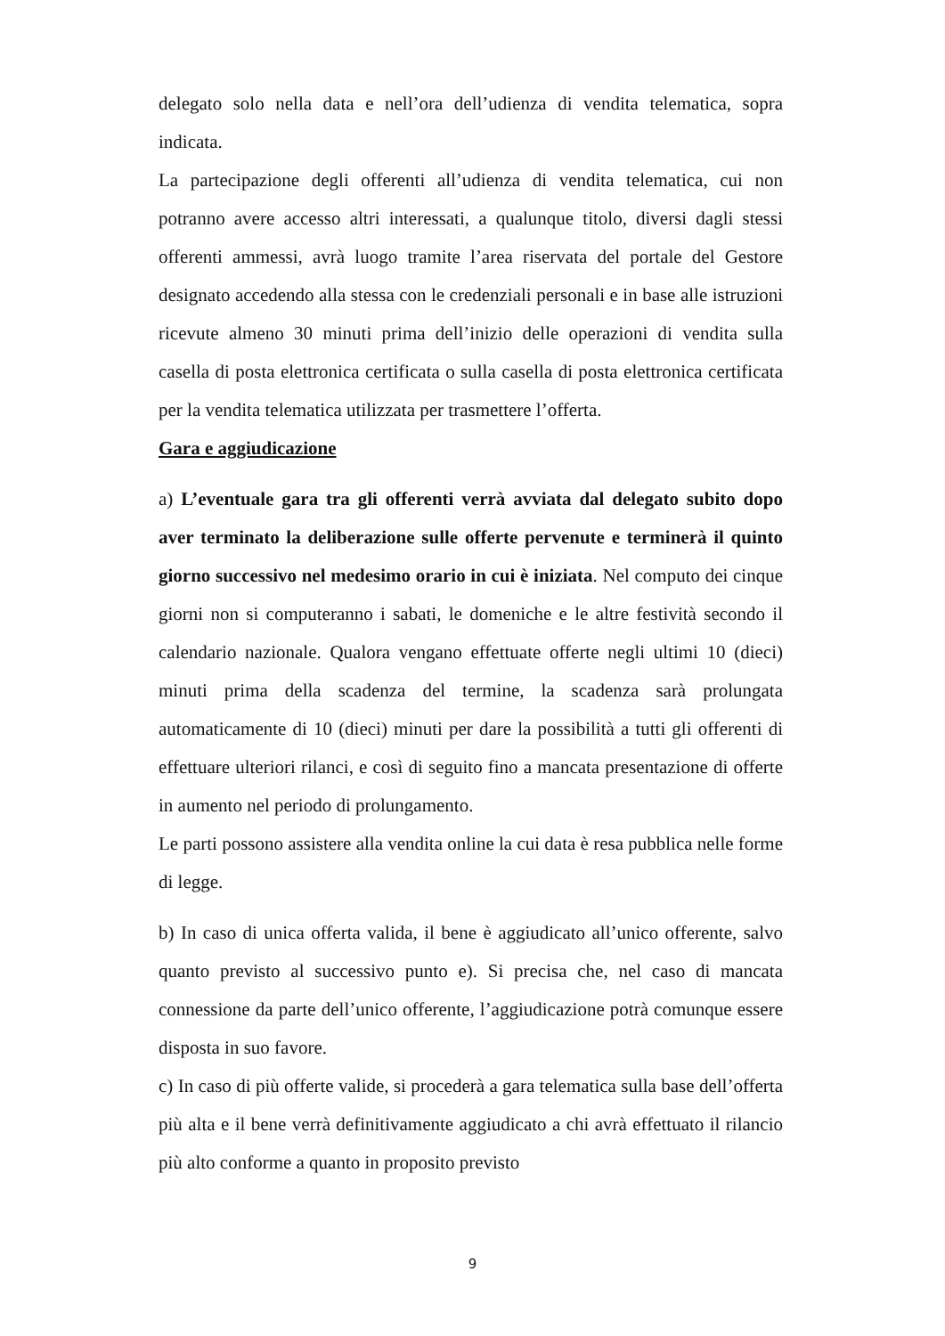delegato solo nella data e nell’ora dell’udienza di vendita telematica, sopra indicata.
La partecipazione degli offerenti all’udienza di vendita telematica, cui non potranno avere accesso altri interessati, a qualunque titolo, diversi dagli stessi offerenti ammessi, avrà luogo tramite l’area riservata del portale del Gestore designato accedendo alla stessa con le credenziali personali e in base alle istruzioni ricevute almeno 30 minuti prima dell’inizio delle operazioni di vendita sulla casella di posta elettronica certificata o sulla casella di posta elettronica certificata per la vendita telematica utilizzata per trasmettere l’offerta.
Gara e aggiudicazione
a) L’eventuale gara tra gli offerenti verrà avviata dal delegato subito dopo aver terminato la deliberazione sulle offerte pervenute e terminerà il quinto giorno successivo nel medesimo orario in cui è iniziata. Nel computo dei cinque giorni non si computeranno i sabati, le domeniche e le altre festività secondo il calendario nazionale. Qualora vengano effettuate offerte negli ultimi 10 (dieci) minuti prima della scadenza del termine, la scadenza sarà prolungata automaticamente di 10 (dieci) minuti per dare la possibilità a tutti gli offerenti di effettuare ulteriori rilanci, e così di seguito fino a mancata presentazione di offerte in aumento nel periodo di prolungamento.
Le parti possono assistere alla vendita online la cui data è resa pubblica nelle forme di legge.
b) In caso di unica offerta valida, il bene è aggiudicato all’unico offerente, salvo quanto previsto al successivo punto e). Si precisa che, nel caso di mancata connessione da parte dell’unico offerente, l’aggiudicazione potrà comunque essere disposta in suo favore.
c) In caso di più offerte valide, si procederà a gara telematica sulla base dell’offerta più alta e il bene verrà definitivamente aggiudicato a chi avrà effettuato il rilancio più alto conforme a quanto in proposito previsto
9